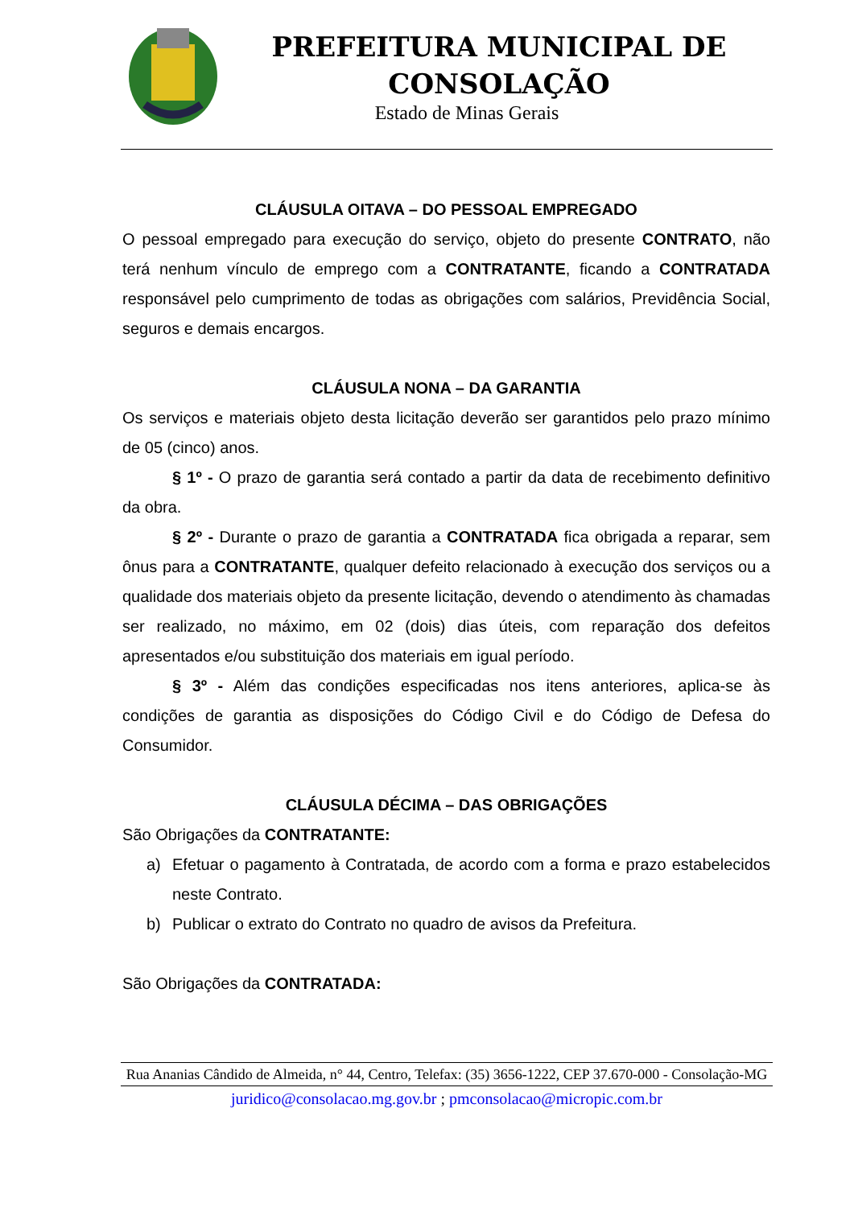PREFEITURA MUNICIPAL DE CONSOLAÇÃO
Estado de Minas Gerais
CLÁUSULA OITAVA – DO PESSOAL EMPREGADO
O pessoal empregado para execução do serviço, objeto do presente CONTRATO, não terá nenhum vínculo de emprego com a CONTRATANTE, ficando a CONTRATADA responsável pelo cumprimento de todas as obrigações com salários, Previdência Social, seguros e demais encargos.
CLÁUSULA NONA – DA GARANTIA
Os serviços e materiais objeto desta licitação deverão ser garantidos pelo prazo mínimo de 05 (cinco) anos.
§ 1º - O prazo de garantia será contado a partir da data de recebimento definitivo da obra.
§ 2º - Durante o prazo de garantia a CONTRATADA fica obrigada a reparar, sem ônus para a CONTRATANTE, qualquer defeito relacionado à execução dos serviços ou a qualidade dos materiais objeto da presente licitação, devendo o atendimento às chamadas ser realizado, no máximo, em 02 (dois) dias úteis, com reparação dos defeitos apresentados e/ou substituição dos materiais em igual período.
§ 3º - Além das condições especificadas nos itens anteriores, aplica-se às condições de garantia as disposições do Código Civil e do Código de Defesa do Consumidor.
CLÁUSULA DÉCIMA – DAS OBRIGAÇÕES
São Obrigações da CONTRATANTE:
a) Efetuar o pagamento à Contratada, de acordo com a forma e prazo estabelecidos neste Contrato.
b) Publicar o extrato do Contrato no quadro de avisos da Prefeitura.
São Obrigações da CONTRATADA:
Rua Ananias Cândido de Almeida, n° 44, Centro, Telefax: (35) 3656-1222, CEP 37.670-000 - Consolação-MG
juridico@consolacao.mg.gov.br ; pmconsolacao@micropic.com.br